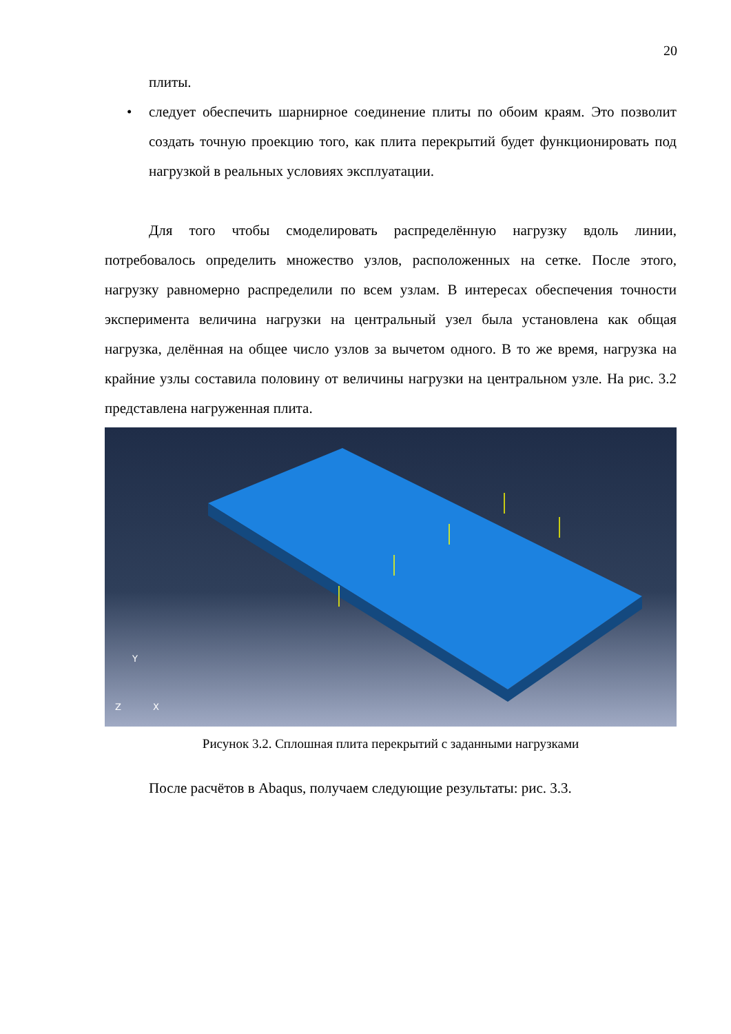20
плиты.
• следует обеспечить шарнирное соединение плиты по обоим краям. Это позволит создать точную проекцию того, как плита перекрытий будет функционировать под нагрузкой в реальных условиях эксплуатации.
Для того чтобы смоделировать распределённую нагрузку вдоль линии, потребовалось определить множество узлов, расположенных на сетке. После этого, нагрузку равномерно распределили по всем узлам. В интересах обеспечения точности эксперимента величина нагрузки на центральный узел была установлена как общая нагрузка, делённая на общее число узлов за вычетом одного. В то же время, нагрузка на крайние узлы составила половину от величины нагрузки на центральном узле. На рис. 3.2 представлена нагруженная плита.
Y
Z
X
Рисунок 3.2. Сплошная плита перекрытий с заданными нагрузками
После расчётов в Abaqus, получаем следующие результаты: рис. 3.3.